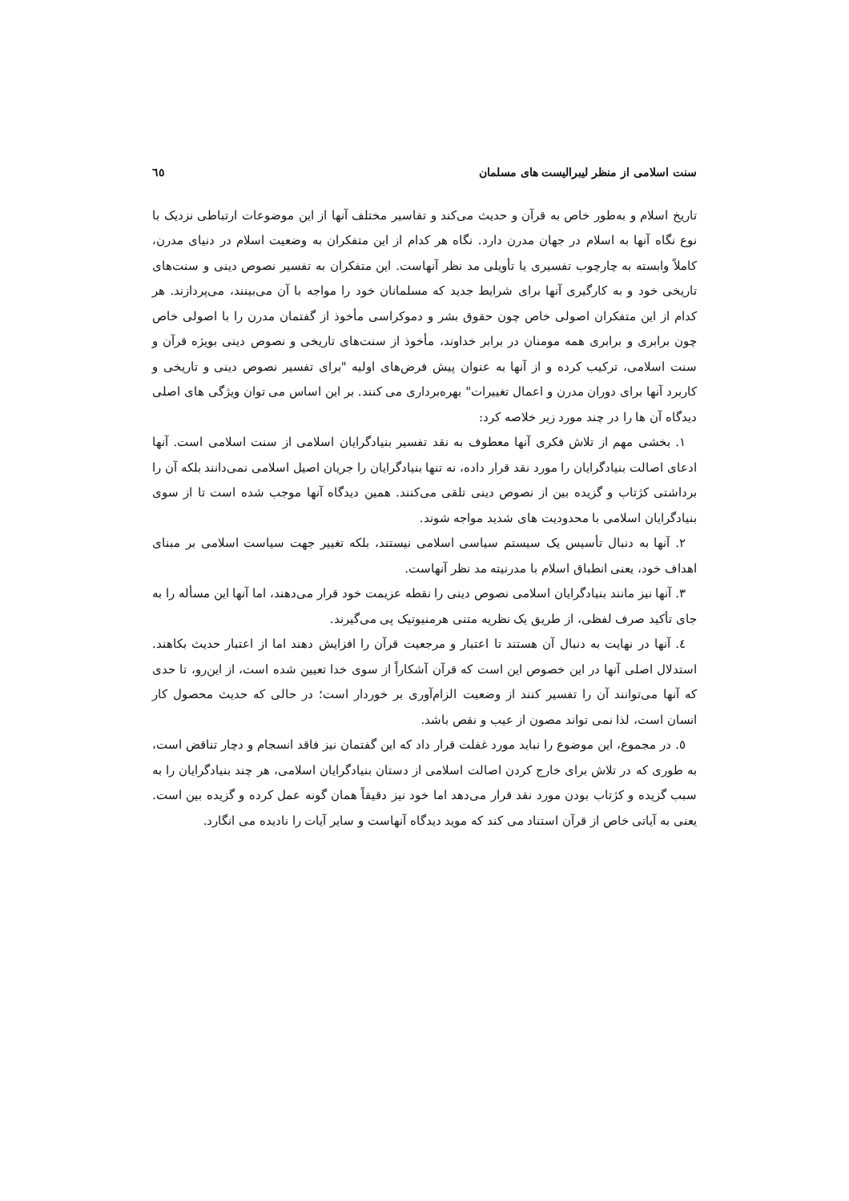سنت اسلامی از منظر لیبرالیست های مسلمان ٦٥
تاریخ اسلام و به‌طور خاص به قرآن و حدیث می‌کند و تفاسیر مختلف آنها از این موضوعات ارتباطی نزدیک با نوع نگاه آنها به اسلام در جهان مدرن دارد. نگاه هر کدام از این متفکران به وضعیت اسلام در دنیای مدرن، کاملاً وابسته به چارچوب تفسیری یا تأویلی مد نظر آنهاست. این متفکران به تفسیر نصوص دینی و سنت‌های تاریخی خود و به کارگیری آنها برای شرایط جدید که مسلمانان خود را مواجه با آن می‌بینند، می‌پردازند. هر کدام از این متفکران اصولی خاص چون حقوق بشر و دموکراسی مأخوذ از گفتمان مدرن را با اصولی خاص چون برابری و برابری همه مومنان در برابر خداوند، مأخوذ از سنت‌های تاریخی و نصوص دینی بویژه قرآن و سنت اسلامی، ترکیب کرده و از آنها به عنوان پیش فرض‌های اولیه "برای تفسیر نصوص دینی و تاریخی و کاربرد آنها برای دوران مدرن و اعمال تغییرات" بهره‌برداری می کنند. بر این اساس می توان ویژگی های اصلی دیدگاه آن ها را در چند مورد زیر خلاصه کرد:
١. بخشی مهم از تلاش فکری آنها معطوف به نقد تفسیر بنیادگرایان اسلامی از سنت اسلامی است. آنها ادعای اصالت بنیادگرایان را مورد نقد قرار داده، نه تنها بنیادگرایان را جریان اصیل اسلامی نمی‌دانند بلکه آن را برداشتی کژتاب و گزیده بین از نصوص دینی تلقی می‌کنند. همین دیدگاه آنها موجب شده است تا از سوی بنیادگرایان اسلامی با محدودیت های شدید مواجه شوند.
٢. آنها به دنبال تأسیس یک سیستم سیاسی اسلامی نیستند، بلکه تغییر جهت سیاست اسلامی بر مبنای اهداف خود، یعنی انطباق اسلام با مدرنیته مد نظر آنهاست.
٣. آنها نیز مانند بنیادگرایان اسلامی نصوص دینی را نقطه عزیمت خود قرار می‌دهند، اما آنها این مسأله را به جای تأکید صرف لفظی، از طریق یک نظریه متنی هرمنیوتیک پی می‌گیرند.
٤. آنها در نهایت به دنبال آن هستند تا اعتبار و مرجعیت قرآن را افزایش دهند اما از اعتبار حدیث بکاهند. استدلال اصلی آنها در این خصوص این است که قرآن آشکاراً از سوی خدا تعیین شده است، از این‌رو، تا حدی که آنها می‌توانند آن را تفسیر کنند از وضعیت الزام‌آوری بر خوردار است؛ در حالی که حدیث محصول کار انسان است، لذا نمی تواند مصون از عیب و نقص باشد.
٥. در مجموع، این موضوع را نباید مورد غفلت قرار داد که این گفتمان نیز فاقد انسجام و دچار تناقض است، به طوری که در تلاش برای خارج کردن اصالت اسلامی از دستان بنیادگرایان اسلامی، هر چند بنیادگرایان را به سبب گزیده و کژتاب بودن مورد نقد قرار می‌دهد اما خود نیز دقیقاً همان گونه عمل کرده و گزیده بین است. یعنی به آیاتی خاص از قرآن استناد می کند که موید دیدگاه آنهاست و سایر آیات را نادیده می انگارد.